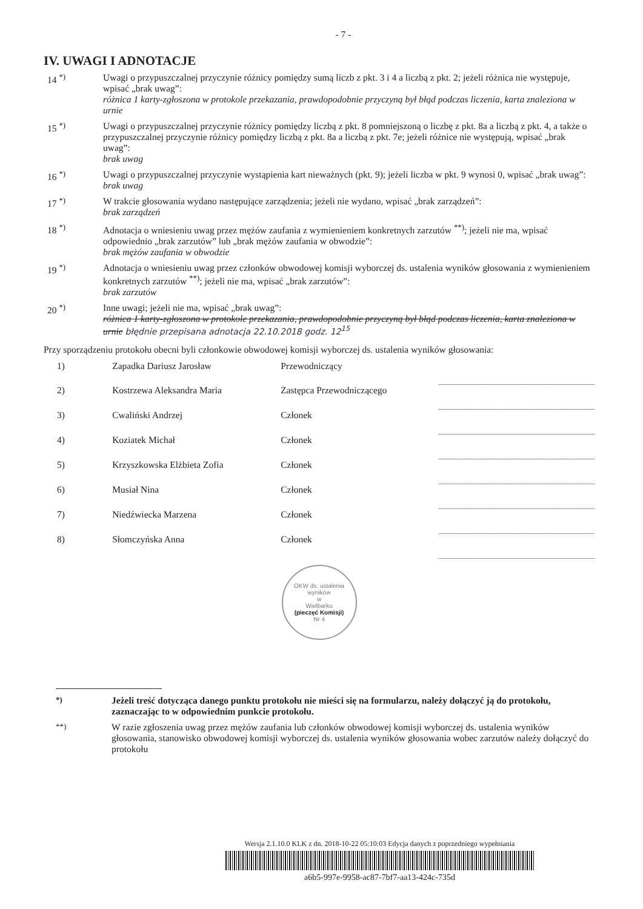- 7 -
IV. UWAGI I ADNOTACJE
14 <sup>*)</sup> Uwagi o przypuszczalnej przyczynie różnicy pomiędzy sumą liczb z pkt. 3 i 4 a liczbą z pkt. 2; jeżeli różnica nie występuje, wpisać „brak uwag”:
różnica 1 karty-zgłoszona w protokole przekazania, prawdopodobnie przyczyną był błąd podczas liczenia, karta znaleziona w urnie
15 <sup>*)</sup> Uwagi o przypuszczalnej przyczynie różnicy pomiędzy liczbą z pkt. 8 pomniejszoną o liczbę z pkt. 8a a liczbą z pkt. 4, a także o przypuszczalnej przyczynie różnicy pomiędzy liczbą z pkt. 8a a liczbą z pkt. 7e; jeżeli różnice nie występują, wpisać „brak uwag”:
brak uwag
16 <sup>*)</sup> Uwagi o przypuszczalnej przyczynie wystąpienia kart nieważnych (pkt. 9); jeżeli liczba w pkt. 9 wynosi 0, wpisać „brak uwag”:
brak uwag
17 <sup>*)</sup> W trakcie głosowania wydano następujące zarządzenia; jeżeli nie wydano, wpisać „brak zarządzeń”:
brak zarządzeń
18 <sup>*)</sup> Adnotacja o wniesieniu uwag przez mężów zaufania z wymienieniem konkretnych zarzutów <sup>**)</sup>; jeżeli nie ma, wpisać odpowiednio „brak zarzutów” lub „brak mężów zaufania w obwodzie”:
brak mężów zaufania w obwodzie
19 <sup>*)</sup> Adnotacja o wniesieniu uwag przez członków obwodowej komisji wyborczej ds. ustalenia wyników głosowania z wymienieniem konkretnych zarzutów <sup>**)</sup>; jeżeli nie ma, wpisać „brak zarzutów”:
brak zarzutów
20 <sup>*)</sup> Inne uwagi; jeżeli nie ma, wpisać „brak uwag”:
różnica 1 karty-zgłoszona w protokole przekazania, prawdopodobnie przyczyną był błąd podczas liczenia, karta znaleziona w urnie błędnie przepisana adnotacja 22.10.2018 godz. 12<sup>15</sup>
Przy sporządzeniu protokołu obecni byli członkowie obwodowej komisji wyborczej ds. ustalenia wyników głosowania:
| 1) | Zapadka Dariusz Jarosław | Przewodniczący | |
| 2) | Kostrzewa Aleksandra Maria | Zastępca Przewodniczącego | |
| 3) | Cwaliński Andrzej | Członek | |
| 4) | Koziatek Michał | Członek | |
| 5) | Krzyszkowska Elżbieta Zofia | Członek | |
| 6) | Musiał Nina | Członek | |
| 7) | Niedźwiecka Marzena | Członek | |
| 8) | Słomczyńska Anna | Członek | |
OKW ds. ustalenia wyników
w
Wielbarku
(pieczęć Komisji)
Nr 4
<sup>*)</sup> Jeżeli treść dotycząca danego punktu protokołu nie mieści się na formularzu, należy dołączyć ją do protokołu, zaznaczając to w odpowiednim punkcie protokołu.
<sup>**)</sup> W razie zgłoszenia uwag przez mężów zaufania lub członków obwodowej komisji wyborczej ds. ustalenia wyników głosowania, stanowisko obwodowej komisji wyborczej ds. ustalenia wyników głosowania wobec zarzutów należy dołączyć do protokołu
Wersja 2.1.10.0 KLK z dn. 2018-10-22 05:10:03 Edycja danych z poprzedniego wypełniania
a6b5-997e-9958-ac87-7bf7-aa13-424c-735d